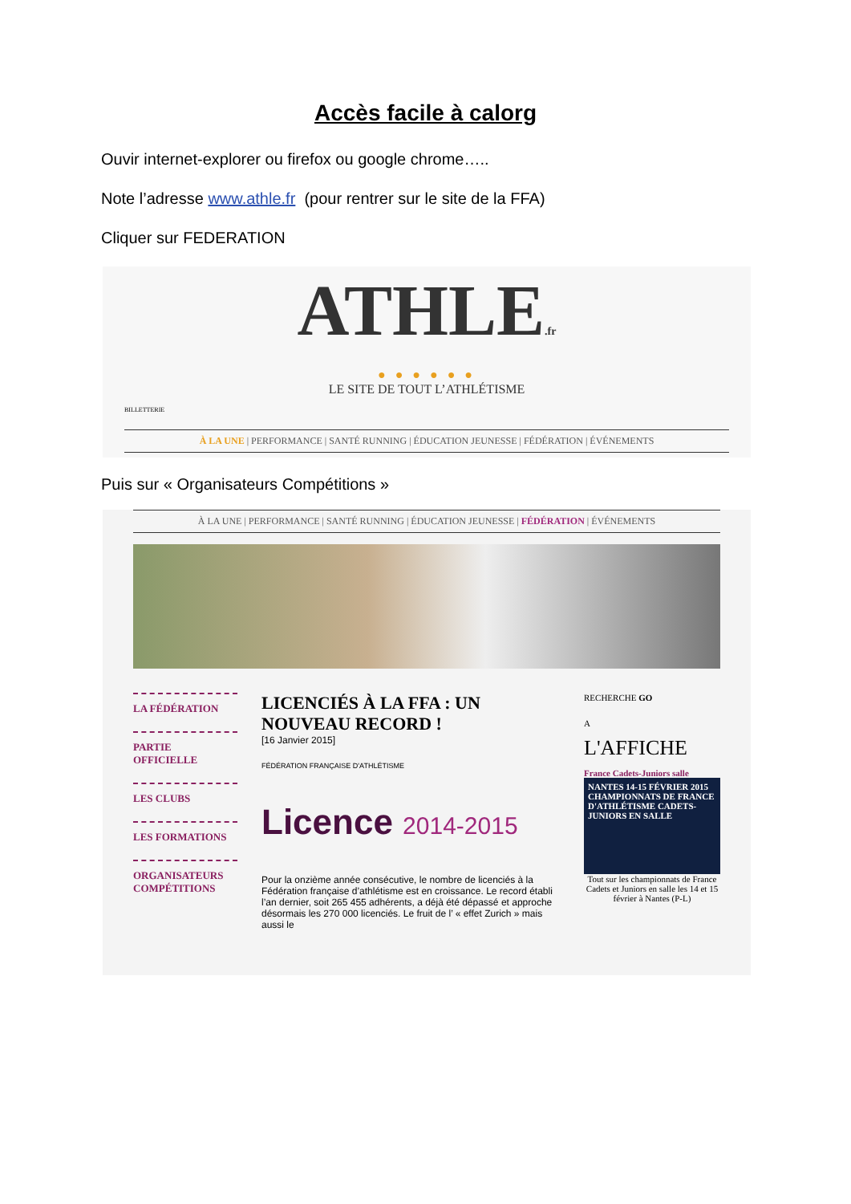Accès facile à calorg
Ouvir internet-explorer ou firefox ou google chrome…..
Note l’adresse www.athle.fr (pour rentrer sur le site de la FFA)
Cliquer sur FEDERATION
ATHLE.fr
● ● ● ● ● ●
LE SITE DE TOUT L’ATHLÉTISME
BILLETTERIE
À LA UNE | PERFORMANCE | SANTÉ RUNNING | ÉDUCATION JEUNESSE | FÉDÉRATION | ÉVÉNEMENTS
Puis sur « Organisateurs Compétitions »
À LA UNE | PERFORMANCE | SANTÉ RUNNING | ÉDUCATION JEUNESSE | FÉDÉRATION | ÉVÉNEMENTS
LA FÉDÉRATION
PARTIE OFFICIELLE
LES CLUBS
LES FORMATIONS
ORGANISATEURS COMPÉTITIONS
LICENCIÉS À LA FFA : UN NOUVEAU RECORD !
[16 Janvier 2015]
FÉDÉRATION FRANÇAISE D'ATHLÉTISME
Licence 2014-2015
Pour la onzième année consécutive, le nombre de licenciés à la Fédération française d’athlétisme est en croissance. Le record établi l’an dernier, soit 265 455 adhérents, a déjà été dépassé et approche désormais les 270 000 licenciés. Le fruit de l’ « effet Zurich » mais aussi le
RECHERCHE GO
A
L'AFFICHE
France Cadets-Juniors salle
NANTES 14-15 FÉVRIER 2015 CHAMPIONNATS DE FRANCE D'ATHLÉTISME CADETS-JUNIORS EN SALLE
Tout sur les championnats de France Cadets et Juniors en salle les 14 et 15 février à Nantes (P-L)